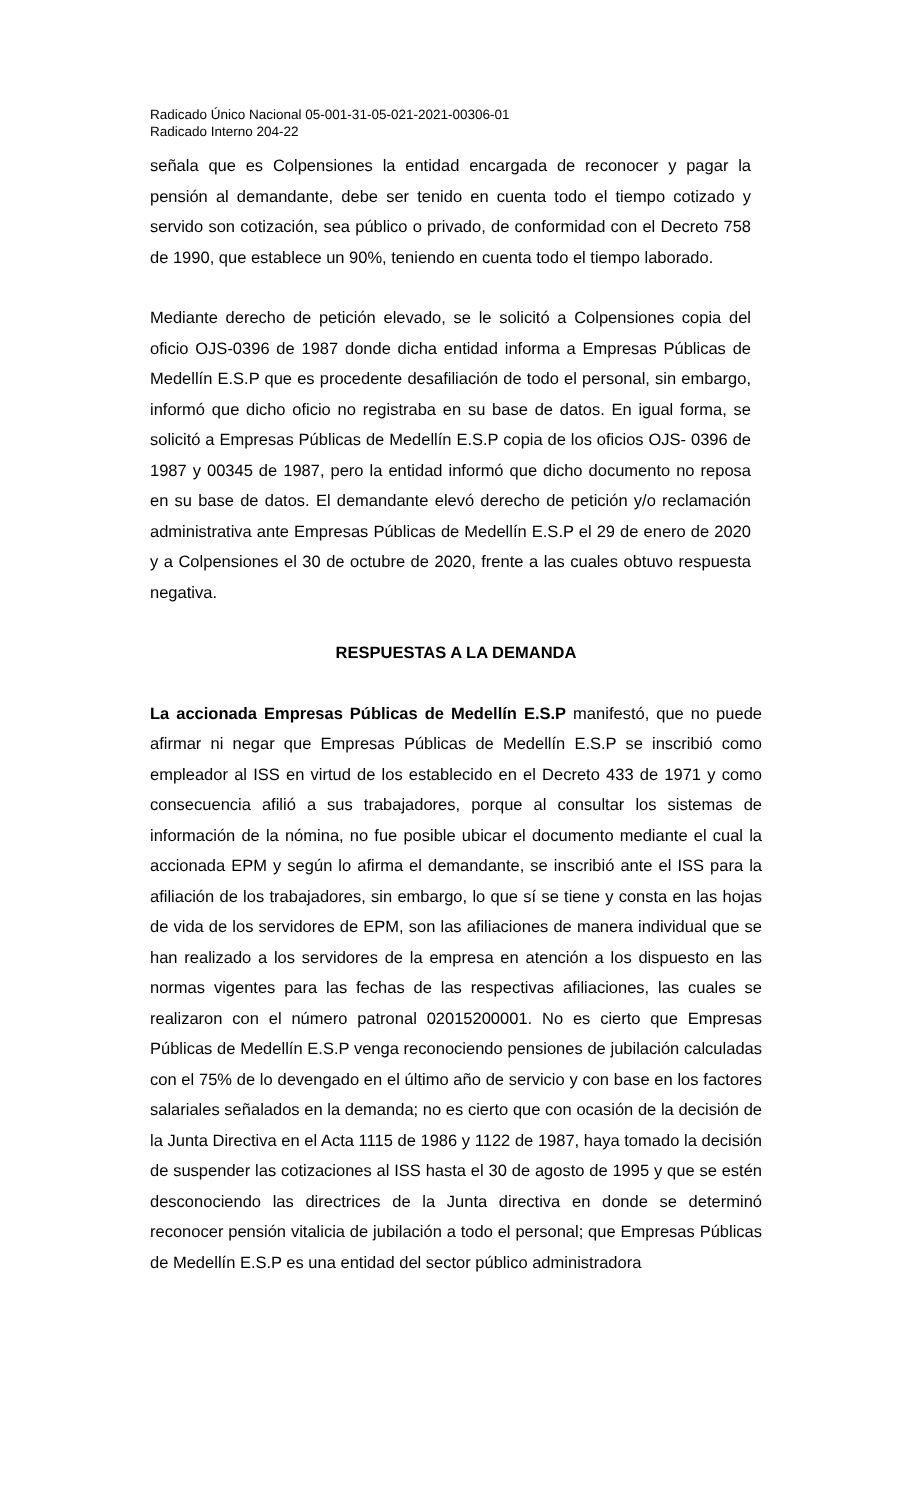Radicado Único Nacional 05-001-31-05-021-2021-00306-01
Radicado Interno 204-22
señala que es Colpensiones la entidad encargada de reconocer y pagar la pensión al demandante, debe ser tenido en cuenta todo el tiempo cotizado y servido son cotización, sea público o privado, de conformidad con el Decreto 758 de 1990, que establece un 90%, teniendo en cuenta todo el tiempo laborado.
Mediante derecho de petición elevado, se le solicitó a Colpensiones copia del oficio OJS-0396 de 1987 donde dicha entidad informa a Empresas Públicas de Medellín E.S.P que es procedente desafiliación de todo el personal, sin embargo, informó que dicho oficio no registraba en su base de datos. En igual forma, se solicitó a Empresas Públicas de Medellín E.S.P copia de los oficios OJS- 0396 de 1987 y 00345 de 1987, pero la entidad informó que dicho documento no reposa en su base de datos. El demandante elevó derecho de petición y/o reclamación administrativa ante Empresas Públicas de Medellín E.S.P el 29 de enero de 2020 y a Colpensiones el 30 de octubre de 2020, frente a las cuales obtuvo respuesta negativa.
RESPUESTAS A LA DEMANDA
La accionada Empresas Públicas de Medellín E.S.P manifestó, que no puede afirmar ni negar que Empresas Públicas de Medellín E.S.P se inscribió como empleador al ISS en virtud de los establecido en el Decreto 433 de 1971 y como consecuencia afilió a sus trabajadores, porque al consultar los sistemas de información de la nómina, no fue posible ubicar el documento mediante el cual la accionada EPM y según lo afirma el demandante, se inscribió ante el ISS para la afiliación de los trabajadores, sin embargo, lo que sí se tiene y consta en las hojas de vida de los servidores de EPM, son las afiliaciones de manera individual que se han realizado a los servidores de la empresa en atención a los dispuesto en las normas vigentes para las fechas de las respectivas afiliaciones, las cuales se realizaron con el número patronal 02015200001. No es cierto que Empresas Públicas de Medellín E.S.P venga reconociendo pensiones de jubilación calculadas con el 75% de lo devengado en el último año de servicio y con base en los factores salariales señalados en la demanda; no es cierto que con ocasión de la decisión de la Junta Directiva en el Acta 1115 de 1986 y 1122 de 1987, haya tomado la decisión de suspender las cotizaciones al ISS hasta el 30 de agosto de 1995 y que se estén desconociendo las directrices de la Junta directiva en donde se determinó reconocer pensión vitalicia de jubilación a todo el personal; que Empresas Públicas de Medellín E.S.P es una entidad del sector público administradora